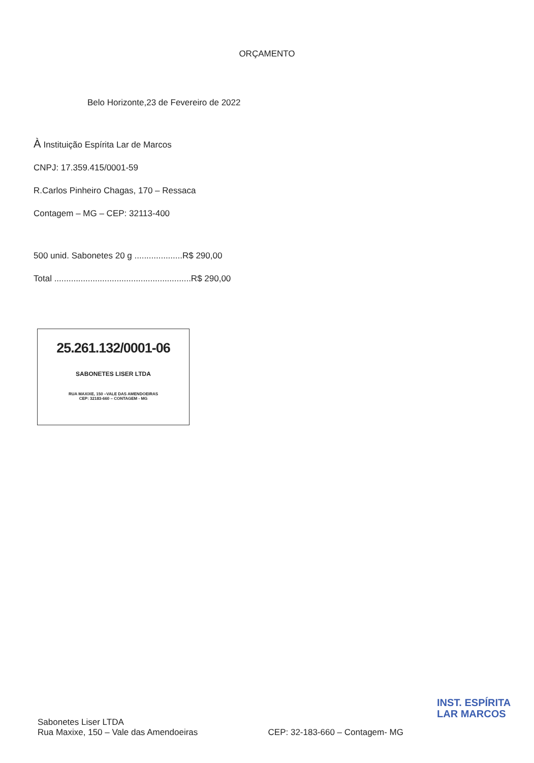ORÇAMENTO
Belo Horizonte,23 de Fevereiro de 2022
À Instituição Espírita Lar de Marcos
CNPJ: 17.359.415/0001-59
R.Carlos Pinheiro Chagas, 170 – Ressaca
Contagem – MG – CEP: 32113-400
500 unid. Sabonetes 20 g ....................R$ 290,00
Total .........................................................R$ 290,00
25.261.132/0001-06
SABONETES LISER LTDA
RUA MAXIXE, 150 –VALE DAS AMENDOEIRAS
CEP: 32183-660 – CONTAGEM - MG
INST. ESPÍRITA
LAR MARCOS
Sabonetes Liser LTDA
Rua Maxixe, 150 – Vale das Amendoeiras
CEP: 32-183-660 – Contagem- MG